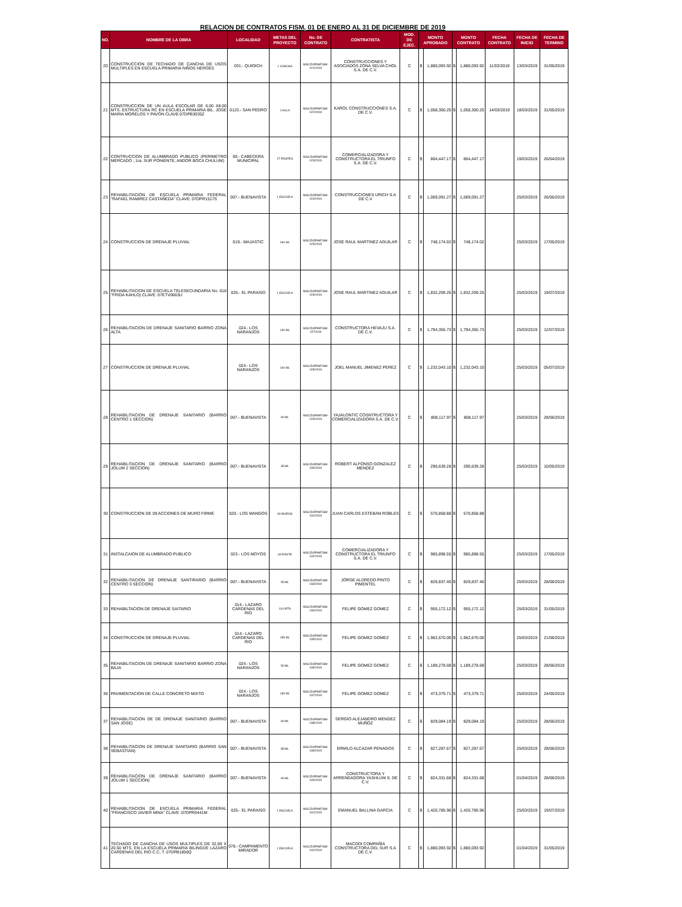RELACION DE CONTRATOS FISM, 01 DE ENERO AL 31 DE DICIEMBRE DE 2019
| NO. | NOMBRE DE LA OBRA | LOCALIDAD | METAS DEL PROYECTO | No. DE CONTRATO | CONTRATISTA | MOD. DE EJEC. | MONTO APROBADO | | MONTO CONTRATO | | FECHA CONTRATO | FECHA DE INICIO | FECHA DE TERMINO |
| --- | --- | --- | --- | --- | --- | --- | --- | --- | --- | --- | --- | --- | --- |
| 20 | CONSTRUCCION DE TECHADO DE CANCHA DE USOS MULTIPLES EN ESCUELA PRIMARIA NIÑOS HEROES | 031.- QUIOICH | 1 CANCHA | MSC/DOPM/FISM-021/2019 | CONSTRUCCIONES Y ASOCIADOS ZONA SELVA CHOL S.A. DE C.V. | C | $ | 1,880,093.92 | $ | 1,880,093.92 | 11/03/2019 | 13/03/2019 | 31/05/2019 |
| 21 | CONSTRUCCION DE UN AULA ESCOLAR DE 6.00 X8.00 MTS. ESTRUCTURA RC EN ESCUELA PRIMARIA BIL. JOSE MARIA MORELOS Y PAVON CLAVE:07DPB3035Z | 0123.- SAN PEDRO | 1 AULA | MSC/DOPM/FISM-022/2019 | KAROL CONSTRUCCIONES S.A. DE C.V. | C | $ | 1,058,300.25 | $ | 1,058,300.25 | 14/03/2019 | 18/03/2019 | 31/05/2019 |
| 22 | CONTRUCCION DE ALUMBRADO PUBLICO (PERIMETRO MERCADO ; 1ra. SUR PONIENTE, ANDOR BOCA CHULUM) | 00.- CABECERA MUNICIPAL | 27 POSTES | MSC/DOPM/FISM-023/2019 | COMERCIALIZADORA Y CONSTRUCTORA EL TRIUNFO S.A. DE C.V. | C | $ | 804,447.17 | $ | 804,447.17 | | 19/03/2019 | 26/04/2019 |
| 23 | REHABILITACION DE ESCUELA PRIMARIA FEDERAL "RAFAEL RAMIREZ CASTAÑEDA" CLAVE: 07DPR1517S | 007.- BUENAVISTA | 1 ESCUELA | MSC/DOPM/FISM-024/2019 | CONSTRUCCIONES URICH S.A DE C.V | C | $ | 1,069,091.27 | $ | 1,069,091.27 | | 25/03/2019 | 26/06/2019 |
| 24 | CONSTRUCCION DE DRENAJE PLUVIAL | 019.- MAJASTIC | 160 ML | MSC/DOPM/FISM-025/2019 | JOSE RAUL MARTINEZ AGUILAR | C | $ | 748,174.02 | $ | 748,174.02 | | 25/03/2019 | 17/05/2019 |
| 25 | REHABILITACION DE ESCUELA TELESECUNDARIA No. 616 "FRIDA KAHLO) CLAVE: 07ETV0663U | 025.- EL PARAISO | 1 ESCUELA | MSC/DOPM/FISM-026/2019 | JOSE RAUL MARTINEZ AGUILAR | C | $ | 1,832,209.25 | $ | 1,832,209.25 | | 25/03/2019 | 19/07/2019 |
| 26 | REHABILITACION DE DRENAJE SANITARIO BARRIO ZONA ALTA | 024.- LOS NARANJOS | 140 ML | MSC/DOPM/FISM-0272019 | CONSTRUCTORA HEVAJU S.A. DE C.V. | C | $ | 1,794,355.73 | $ | 1,794,355.73 | | 25/03/2019 | 12/07/2019 |
| 27 | CONSTRUCCION DE DRENAJE PLUVIAL | 024.- LOS NARANJOS | 140 ML | MSC/DOPM/FISM-028/2019 | JOEL MANUEL JIMENEZ PEREZ | C | $ | 1,232,043.10 | $ | 1,232,043.10 | | 25/03/2019 | 05/07/2019 |
| 28 | REHABILITACION DE DRENAJE SANITARIO (BARRIO CENTRO 1 SECCION) | 007.- BUENAVISTA | 90 ML | MSC/DOPM/FISM-029/2019 | YAJALONTIC COSNTRUCTORA Y COMERCIALIZADORA S.A. DE C.V. | C | $ | 808,117.97 | $ | 808,117.97 | | 25/03/2019 | 28/06/2019 |
| 29 | REHABILITACION DE DRENAJE SANITARIO (BARRIO JOLUM 2 SECCION) | 007.- BUENAVISTA | 35 ML | MSC/DOPM/FISM-030/2019 | ROBERT ALFONSO GONZALEZ MENDEZ | C | $ | 290,639.28 | $ | 290,639.28 | | 25/03/2019 | 10/05/2019 |
| 30 | CONSTRUCCION DE 09 ACCIONES DE MURO FIRME | 020.- LOS MANGOS | 09 MUROS | MSC/DOPM/FISM-031/2019 | JUAN CARLOS ESTEBAN ROBLES | C | $ | 570,858.88 | $ | 570,858.88 | | | |
| 31 | INSTALCAION DE ALUMBRADO PUBLICO | 023.- LOS MOYOS | 34 POSTE | MSC/DOPM/FISM-032/2019 | COMERCIALIZADORA Y CONSTRUCTORA EL TRIUNFO S.A. DE C.V. | C | $ | 985,898.55 | $ | 985,898.55 | | 25/03/2019 | 17/05/2019 |
| 32 | REHABILITACION DE DRENAJE SANTIRARIO (BARRIO CENTRO 3 SECCION) | 007.- BUENAVISTA | 95 ML | MSC/DOPM/FISM-033/2019 | JORGE ALDREDO PINTO PIMENTEL | C | $ | 829,837.40 | $ | 829,837.40 | | 25/03/2019 | 28/06/2019 |
| 33 | REHABILTACION DE DRENAJE SAITARIO | 014.- LAZARO CARDENAS DEL RIO | 114 MTS | MSC/DOPM/FISM-034/2019 | FELIPE GOMEZ GOMEZ | C | $ | 955,172.12 | $ | 955,172.12 | | 25/03/2019 | 31/05/2019 |
| 34 | CONSTRUCCION DE DRENAJE PLUVIAL | 014.- LAZARO CARDENAS DEL RIO | 158 ML | MSC/DOPM/FISM-035/2019 | FELIPE GOMEZ GOMEZ | C | $ | 1,962,670.00 | $ | 1,962,670.00 | | 25/03/2019 | 21/06/2019 |
| 35 | REHABILITACION DE DRENAJE SANITARIO BARRIO ZONA BAJA | 024.- LOS NARANJOS | 50 ML | MSC/DOPM/FISM-036/2019 | FELIPE GOMEZ GOMEZ | C | $ | 1,189,278.69 | $ | 1,189,278.69 | | 25/03/2019 | 28/06/2019 |
| 36 | PAVIMENTACION DE CALLE CONCRETO MIXTO | 024.- LOS NARANJOS | 136 ML | MSC/DOPM/FISM-037/2019 | FELIPE GOMEZ GOMEZ | C | $ | 473,379.71 | $ | 473,379.71 | | 25/03/2019 | 24/05/2019 |
| 37 | REHABILITACION DE DE DRENAJE SANITARIO (BARRIO SAN JOSE) | 007.- BUENAVISTA | 90 ML | MSC/DOPM/FISM-038/2019 | SERGIO ALEJANDRO MENDEZ MUÑOZ | C | $ | 829,084.19 | $ | 829,084.19 | | 25/03/2019 | 28/06/2019 |
| 38 | REHABILITACION DE DRENAJE SANITARIO (BARRIO SAN SEBASTIAN) | 007.- BUENAVISTA | 85 ML | MSC/DOPM/FISM-039/2019 | ERMILO ALCAZAR PENAGOS | C | $ | 827,287.67 | $ | 827,287.67 | | 25/03/2019 | 28/06/2019 |
| 39 | REHABILITACION DE DRENAJE SANITARIO (BARRIO JOLUM 1 SECCION) | 007.- BUENAVISTA | 90 ML | MSC/DOPM/FISM-040/2019 | CONSTRUCTORA Y ARRENDADORA YASHLUM S. DE C.V. | C | $ | 824,331.68 | $ | 824,331.68 | | 01/04/2019 | 28/06/2019 |
| 40 | REHABILITACION DE ESCUELA PRIMARIA FEDERAL "FRANCISCO JAVIER MINA" CLAVE :07DPR0441M | 025.- EL PARAISO | 1 ESCUELA | MSC/DOPM/FISM-041/2019 | EMANUEL BALLINA GARCIA | C | $ | 1,420,785.96 | $ | 1,420,785.96 | | 25/03/2019 | 19/07/2019 |
| 41 | TECHADO DE CANCHA DE USOS MULTIPLES DE 32.00 X 20.50 MTS. EN LA ESCUELA PRIMARIA BILINGÜE LAZARO CARDENAS DEL RIO C.C..T. 07DPB1856Q | 078.- CAMPAMENTO MIRADOR | 1 ESCUELA | MSC/DOPM/FISM-042/2019 | MACODI COMPAÑÍA CONSTRUCTORA DEL SUR S.A DE C.V. | C | $ | 1,880,093.92 | $ | 1,880,093.92 | | 01/04/2019 | 31/05/2019 |